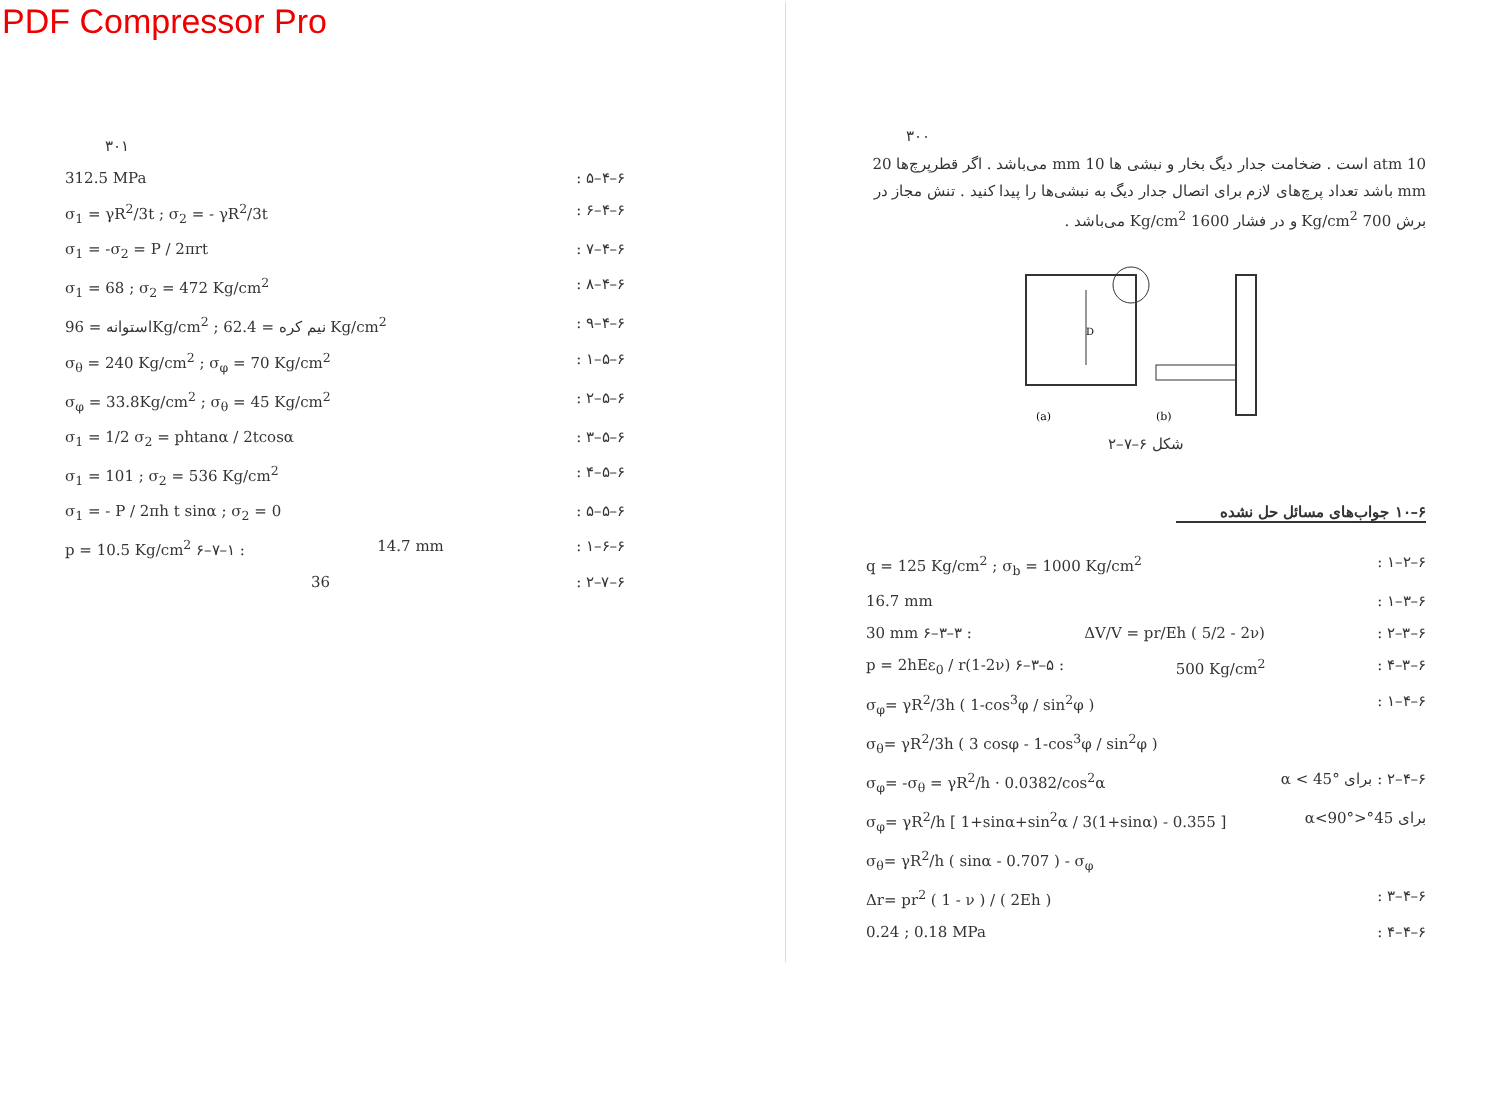PDF Compressor Pro
٣٠١
312.5 MPa ۶–۴–۵ :
σ<sub>1</sub> = γR<sup>2</sup>/3t ; σ<sub>2</sub> = - γR<sup>2</sup>/3t ۶–۴–۶ :
σ<sub>1</sub> = -σ<sub>2</sub> = P / 2πrt ۶–۴–۷ :
σ<sub>1</sub> = 68 ; σ<sub>2</sub> = 472 Kg/cm<sup>2</sup> ۶–۴–۸ :
استوانه = 96Kg/cm<sup>2</sup> ; نیم کره = 62.4 Kg/cm<sup>2</sup> ۶–۴–۹ :
σ<sub>θ</sub> = 240 Kg/cm<sup>2</sup> ; σ<sub>φ</sub> = 70 Kg/cm<sup>2</sup> ۶–۵–۱ :
σ<sub>φ</sub> = 33.8Kg/cm<sup>2</sup> ; σ<sub>θ</sub> = 45 Kg/cm<sup>2</sup> ۶–۵–۲ :
σ<sub>1</sub> = 1/2 σ<sub>2</sub> = phtanα / 2tcosα ۶–۵–۳ :
σ<sub>1</sub> = 101 ; σ<sub>2</sub> = 536 Kg/cm<sup>2</sup> ۶–۵–۴ :
σ<sub>1</sub> = - P / 2πh t sinα ; σ<sub>2</sub> = 0 ۶–۵–۵ :
p = 10.5 Kg/cm<sup>2</sup> ۶–۷–۱ : 14.7 mm ۶–۶–۱ :
36 ۶–۷–۲ :
٣٠٠
10 atm است . ضخامت جدار دیگ بخار و نبشی ها 10 mm می‌باشد . اگر قطرپرچ‌ها 20 mm باشد تعداد پرچ‌های لازم برای اتصال جدار دیگ به نبشی‌ها را پیدا کنید . تنش مجاز در برش 700 Kg/cm<sup>2</sup> و در فشار 1600 Kg/cm<sup>2</sup> می‌باشد .
D
(a)
(b)
شکل ۶–۷–۲
۶–۱۰ جواب‌های مسائل حل نشده
q = 125 Kg/cm<sup>2</sup> ; σ<sub>b</sub> = 1000 Kg/cm<sup>2</sup> ۶–۲–۱ :
16.7 mm ۶–۳–۱ :
30 mm ۶–۳–۳ : ΔV/V = pr/Eh ( 5/2 - 2ν) ۶–۳–۲ :
p = 2hEε<sub>0</sub> / r(1-2ν) ۶–۳–۵ : 500 Kg/cm<sup>2</sup> ۶–۳–۴ :
σ<sub>φ</sub>= γR<sup>2</sup>/3h ( 1-cos<sup>3</sup>φ / sin<sup>2</sup>φ ) ۶–۴–۱ :
σ<sub>θ</sub>= γR<sup>2</sup>/3h ( 3 cosφ - 1-cos<sup>3</sup>φ / sin<sup>2</sup>φ )
σ<sub>φ</sub>= -σ<sub>θ</sub> = γR<sup>2</sup>/h · 0.0382/cos<sup>2</sup>α ۶–۴–۲ : برای α < 45°
σ<sub>φ</sub>= γR<sup>2</sup>/h [ 1+sinα+sin<sup>2</sup>α / 3(1+sinα) - 0.355 ] برای 45°<α<90°
σ<sub>θ</sub>= γR<sup>2</sup>/h ( sinα - 0.707 ) - σ<sub>φ</sub>
Δr= pr<sup>2</sup> ( 1 - ν ) / ( 2Eh ) ۶–۴–۳ :
0.24 ; 0.18 MPa ۶–۴–۴ :